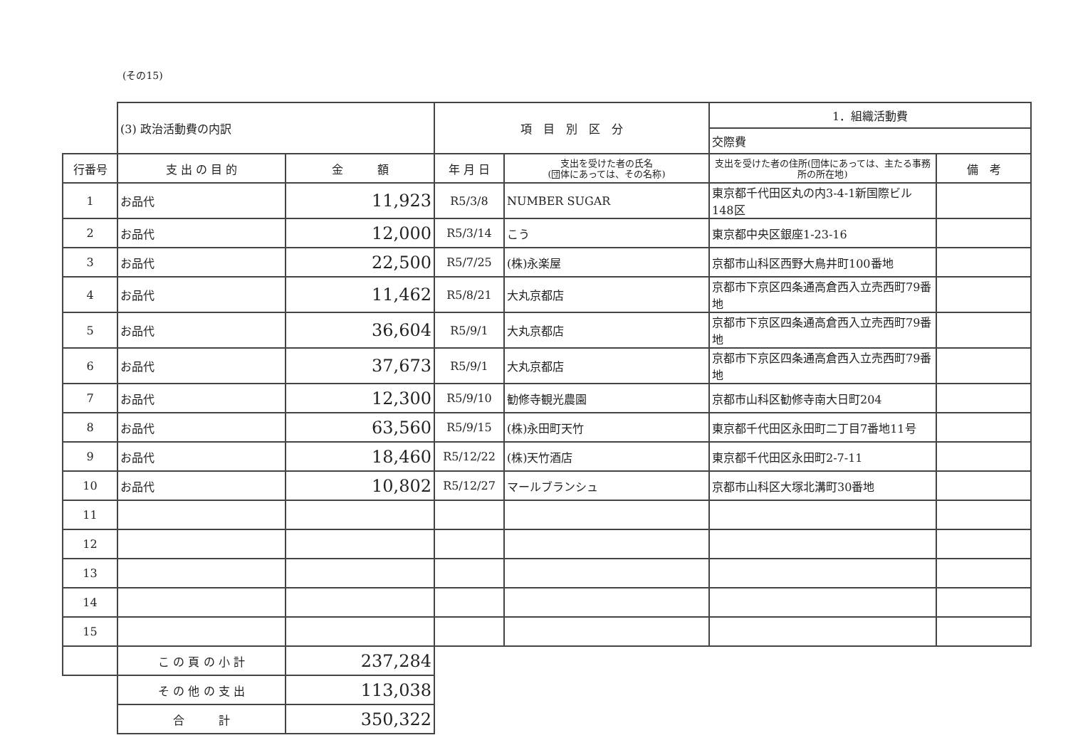(その15)
| | (3) 政治活動費の内訳 | | 項 目 別 区 分 | | 1．組織活動費 | |
| | | | | | 交際費 | |
| 行番号 | 支 出 の 目 的 | 金 額 | 年 月 日 | 支出を受けた者の氏名 (団体にあっては、その名称) | 支出を受けた者の住所(団体にあっては、主たる事務所の所在地) | 備 考 |
| 1 | お品代 | 11,923 | R5/3/8 | NUMBER SUGAR | 東京都千代田区丸の内3-4-1新国際ビル148区 | |
| 2 | お品代 | 12,000 | R5/3/14 | こう | 東京都中央区銀座1-23-16 | |
| 3 | お品代 | 22,500 | R5/7/25 | (株)永楽屋 | 京都市山科区西野大鳥井町100番地 | |
| 4 | お品代 | 11,462 | R5/8/21 | 大丸京都店 | 京都市下京区四条通高倉西入立売西町79番地 | |
| 5 | お品代 | 36,604 | R5/9/1 | 大丸京都店 | 京都市下京区四条通高倉西入立売西町79番地 | |
| 6 | お品代 | 37,673 | R5/9/1 | 大丸京都店 | 京都市下京区四条通高倉西入立売西町79番地 | |
| 7 | お品代 | 12,300 | R5/9/10 | 勧修寺観光農園 | 京都市山科区勧修寺南大日町204 | |
| 8 | お品代 | 63,560 | R5/9/15 | (株)永田町天竹 | 東京都千代田区永田町二丁目7番地11号 | |
| 9 | お品代 | 18,460 | R5/12/22 | (株)天竹酒店 | 東京都千代田区永田町2-7-11 | |
| 10 | お品代 | 10,802 | R5/12/27 | マールブランシュ | 京都市山科区大塚北溝町30番地 | |
| 11 | | | | | | |
| 12 | | | | | | |
| 13 | | | | | | |
| 14 | | | | | | |
| 15 | | | | | | |
| | こ の 頁 の 小 計 | 237,284 | | | | |
| | そ の 他 の 支 出 | 113,038 | | | | |
| | 合 計 | 350,322 | | | | |